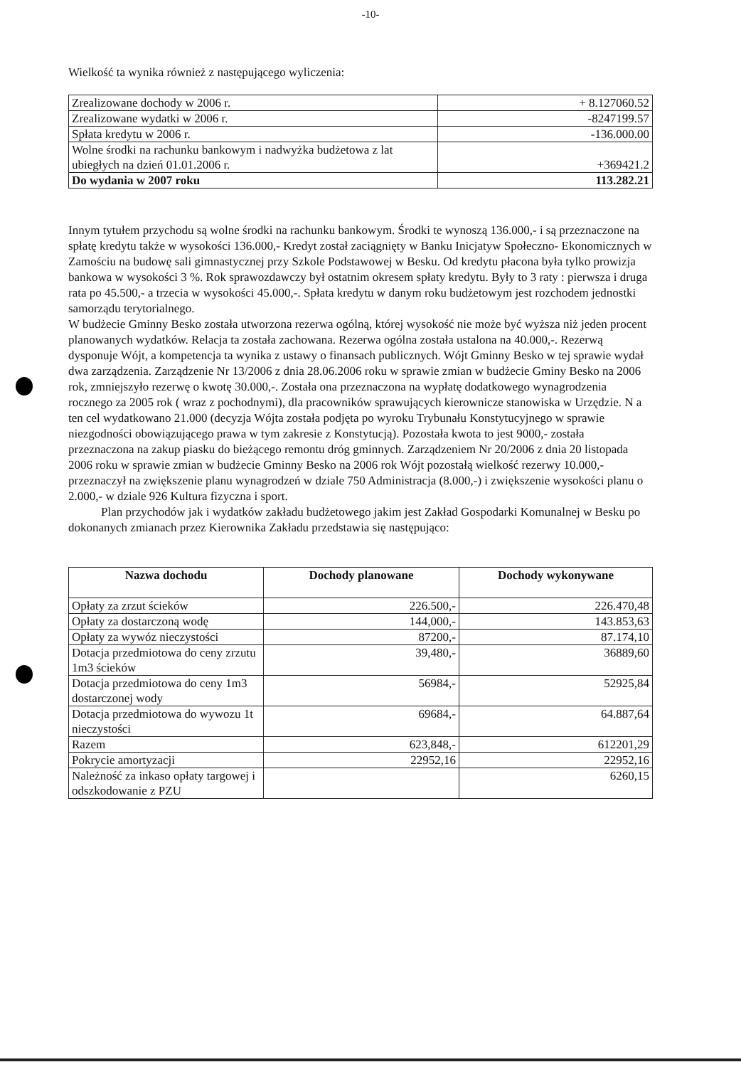-10-
Wielkość ta wynika również z następującego wyliczenia:
| Zrealizowane dochody w 2006 r. | + 8.127060.52 |
| Zrealizowane wydatki w 2006 r. | -8247199.57 |
| Spłata kredytu w 2006 r. | -136.000.00 |
| Wolne środki na rachunku bankowym i nadwyżka budżetowa z lat ubiegłych na dzień 01.01.2006 r. | +369421.2 |
| Do wydania w 2007 roku | 113.282.21 |
Innym tytułem przychodu są wolne środki na rachunku bankowym. Środki te wynoszą 136.000,- i są przeznaczone na spłatę kredytu także w wysokości 136.000,- Kredyt został zaciągnięty w Banku Inicjatyw Społeczno- Ekonomicznych w Zamościu na budowę sali gimnastycznej przy Szkole Podstawowej w Besku. Od kredytu płacona była tylko prowizja bankowa w wysokości 3 %. Rok sprawozdawczy był ostatnim okresem spłaty kredytu. Były to 3 raty : pierwsza i druga rata po 45.500,- a trzecia w wysokości 45.000,-. Spłata kredytu w danym roku budżetowym jest rozchodem jednostki samorządu terytorialnego.
W budżecie Gminny Besko została utworzona rezerwa ogólną, której wysokość nie może być wyższa niż jeden procent planowanych wydatków. Relacja ta została zachowana. Rezerwa ogólna została ustalona na 40.000,-. Rezerwą dysponuje Wójt, a kompetencja ta wynika z ustawy o finansach publicznych. Wójt Gminny Besko w tej sprawie wydał dwa zarządzenia. Zarządzenie Nr 13/2006 z dnia 28.06.2006 roku w sprawie zmian w budżecie Gminy Besko na 2006 rok, zmniejszyło rezerwę o kwotę 30.000,-. Została ona przeznaczona na wypłatę dodatkowego wynagrodzenia rocznego za 2005 rok ( wraz z pochodnymi), dla pracowników sprawujących kierownicze stanowiska w Urzędzie. N a ten cel wydatkowano 21.000 (decyzja Wójta została podjęta po wyroku Trybunału Konstytucyjnego w sprawie niezgodności obowiązującego prawa w tym zakresie z Konstytucją). Pozostała kwota to jest 9000,- została przeznaczona na zakup piasku do bieżącego remontu dróg gminnych. Zarządzeniem Nr 20/2006 z dnia 20 listopada 2006 roku w sprawie zmian w budżecie Gminny Besko na 2006 rok Wójt pozostałą wielkość rezerwy 10.000,- przeznaczył na zwiększenie planu wynagrodzeń w dziale 750 Administracja (8.000,-) i zwiększenie wysokości planu o 2.000,- w dziale 926 Kultura fizyczna i sport.
Plan przychodów jak i wydatków zakładu budżetowego jakim jest Zakład Gospodarki Komunalnej w Besku po dokonanych zmianach przez Kierownika Zakładu przedstawia się następująco:
| Nazwa dochodu | Dochody planowane | Dochody wykonywane |
| --- | --- | --- |
| Opłaty za zrzut ścieków | 226.500,- | 226.470,48 |
| Opłaty za dostarczoną wodę | 144,000,- | 143.853,63 |
| Opłaty za wywóz nieczystości | 87200,- | 87.174,10 |
| Dotacja przedmiotowa do ceny zrzutu 1m3 ścieków | 39,480,- | 36889,60 |
| Dotacja przedmiotowa do ceny 1m3 dostarczonej wody | 56984,- | 52925,84 |
| Dotacja przedmiotowa do wywozu 1t nieczystości | 69684,- | 64.887,64 |
| Razem | 623,848,- | 612201,29 |
| Pokrycie amortyzacji | 22952,16 | 22952,16 |
| Należność za inkaso opłaty targowej i odszkodowanie z PZU | | 6260,15 |